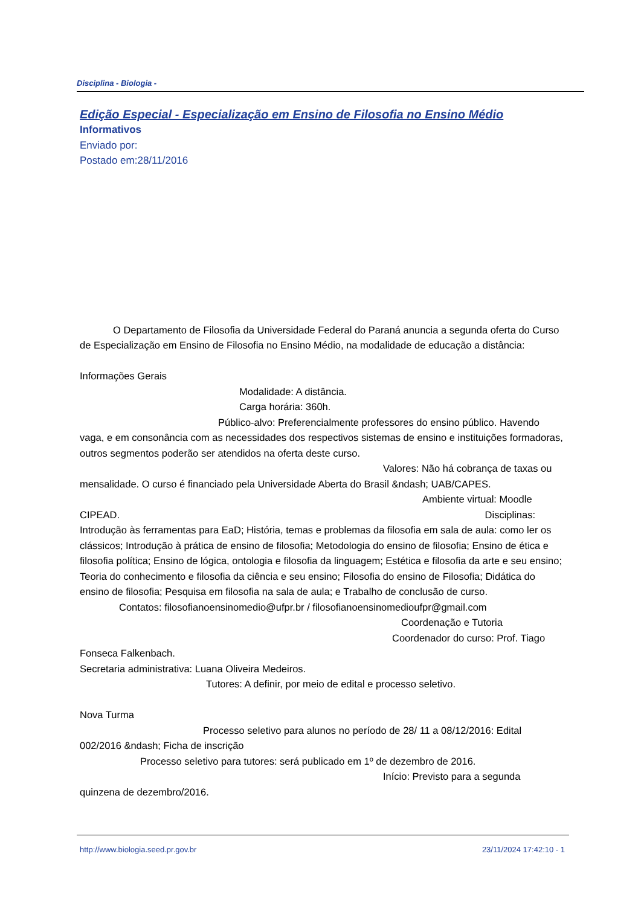Disciplina - Biologia -
Edição Especial - Especialização em Ensino de Filosofia no Ensino Médio
Informativos
Enviado por:
Postado em:28/11/2016
O Departamento de Filosofia da Universidade Federal do Paraná anuncia a segunda oferta do Curso de Especialização em Ensino de Filosofia no Ensino Médio, na modalidade de educação a distância:
Informações Gerais
Modalidade: A distância.
Carga horária: 360h.
Público-alvo: Preferencialmente professores do ensino público. Havendo vaga, e em consonância com as necessidades dos respectivos sistemas de ensino e instituições formadoras, outros segmentos poderão ser atendidos na oferta deste curso.
Valores: Não há cobrança de taxas ou mensalidade. O curso é financiado pela Universidade Aberta do Brasil &ndash; UAB/CAPES.
Ambiente virtual: Moodle CIPEAD. Disciplinas: Introdução às ferramentas para EaD; História, temas e problemas da filosofia em sala de aula: como ler os clássicos; Introdução à prática de ensino de filosofia; Metodologia do ensino de filosofia; Ensino de ética e filosofia política; Ensino de lógica, ontologia e filosofia da linguagem; Estética e filosofia da arte e seu ensino; Teoria do conhecimento e filosofia da ciência e seu ensino; Filosofia do ensino de Filosofia; Didática do ensino de filosofia; Pesquisa em filosofia na sala de aula; e Trabalho de conclusão de curso.
Contatos: filosofianoensinomedio@ufpr.br / filosofianoensinomedioufpr@gmail.com
Coordenação e Tutoria
Coordenador do curso: Prof. Tiago Fonseca Falkenbach.
Secretaria administrativa: Luana Oliveira Medeiros.
Tutores: A definir, por meio de edital e processo seletivo.
Nova Turma
Processo seletivo para alunos no período de 28/ 11 a 08/12/2016: Edital 002/2016 &ndash; Ficha de inscrição
Processo seletivo para tutores: será publicado em 1º de dezembro de 2016.
Início: Previsto para a segunda quinzena de dezembro/2016.
http://www.biologia.seed.pr.gov.br 23/11/2024 17:42:10 - 1